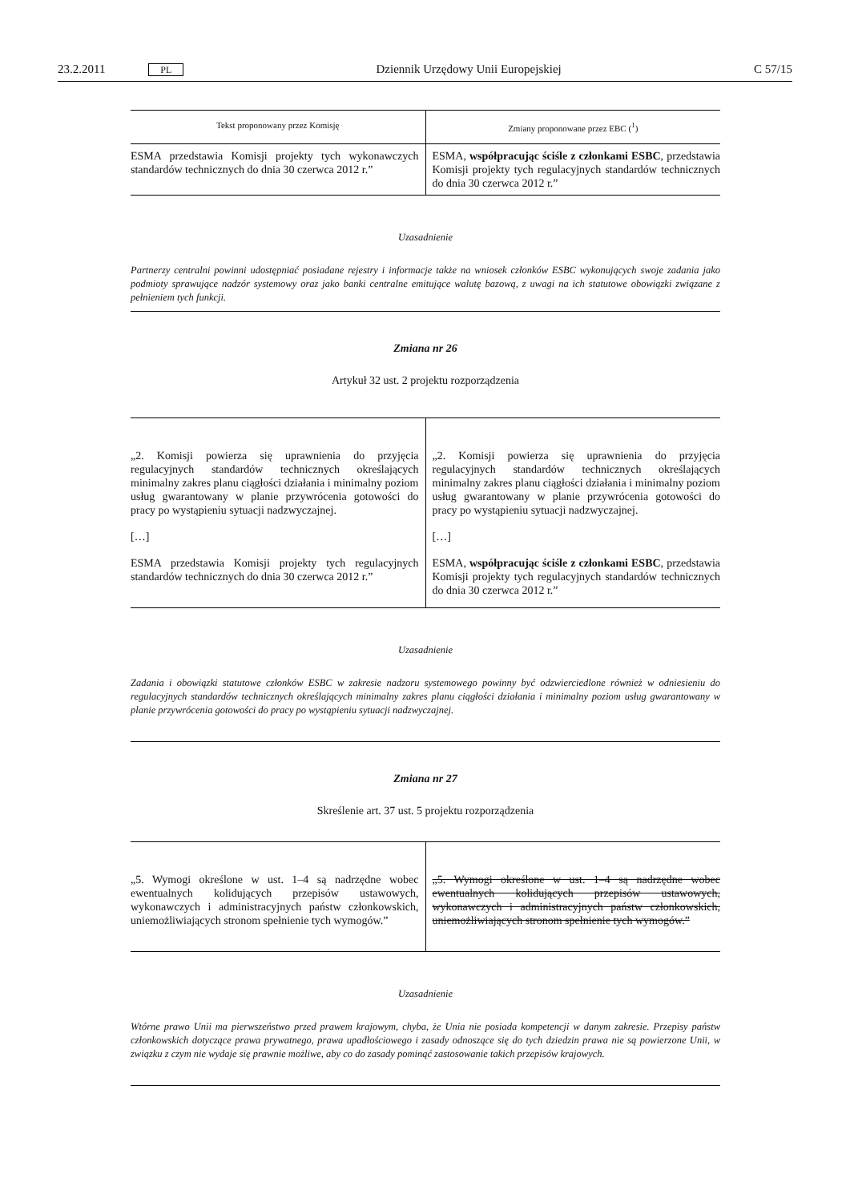23.2.2011 PL Dziennik Urzędowy Unii Europejskiej C 57/15
| Tekst proponowany przez Komisję | Zmiany proponowane przez EBC (<sup>1</sup>) |
| --- | --- |
| ESMA przedstawia Komisji projekty tych wykonawczych standardów technicznych do dnia 30 czerwca 2012 r.” | ESMA, współpracując ściśle z członkami ESBC , przedstawia Komisji projekty tych regulacyjnych standardów technicznych do dnia 30 czerwca 2012 r.” |
Uzasadnienie
Partnerzy centralni powinni udostępniać posiadane rejestry i informacje także na wniosek członków ESBC wykonujących swoje zadania jako podmioty sprawujące nadzór systemowy oraz jako banki centralne emitujące walutę bazową, z uwagi na ich statutowe obowiązki związane z pełnieniem tych funkcji.
Zmiana nr 26
Artykuł 32 ust. 2 projektu rozporządzenia
| „2. Komisji powierza się uprawnienia do przyjęcia regulacyjnych standardów technicznych określających minimalny zakres planu ciągłości działania i minimalny poziom usług gwarantowany w planie przywrócenia gotowości do pracy po wystąpieniu sytuacji nadzwyczajnej. […] ESMA przedstawia Komisji projekty tych regulacyjnych standardów technicznych do dnia 30 czerwca 2012 r.” | „2. Komisji powierza się uprawnienia do przyjęcia regulacyjnych standardów technicznych określających minimalny zakres planu ciągłości działania i minimalny poziom usług gwarantowany w planie przywrócenia gotowości do pracy po wystąpieniu sytuacji nadzwyczajnej. […] ESMA, współpracując ściśle z członkami ESBC , przedstawia Komisji projekty tych regulacyjnych standardów technicznych do dnia 30 czerwca 2012 r.” |
Uzasadnienie
Zadania i obowiązki statutowe członków ESBC w zakresie nadzoru systemowego powinny być odzwierciedlone również w odniesieniu do regulacyjnych standardów technicznych określających minimalny zakres planu ciągłości działania i minimalny poziom usług gwarantowany w planie przywrócenia gotowości do pracy po wystąpieniu sytuacji nadzwyczajnej.
Zmiana nr 27
Skreślenie art. 37 ust. 5 projektu rozporządzenia
| „5. Wymogi określone w ust. 1–4 są nadrzędne wobec ewentualnych kolidujących przepisów ustawowych, wykonawczych i administracyjnych państw członkowskich, uniemożliwiających stronom spełnienie tych wymogów.” | „5. Wymogi określone w ust. 1–4 są nadrzędne wobec ewentualnych kolidujących przepisów ustawowych, wykonawczych i administracyjnych państw członkowskich, uniemożliwiających stronom spełnienie tych wymogów.” |
Uzasadnienie
Wtórne prawo Unii ma pierwszeństwo przed prawem krajowym, chyba, że Unia nie posiada kompetencji w danym zakresie. Przepisy państw członkowskich dotyczące prawa prywatnego, prawa upadłościowego i zasady odnoszące się do tych dziedzin prawa nie są powierzone Unii, w związku z czym nie wydaje się prawnie możliwe, aby co do zasady pominąć zastosowanie takich przepisów krajowych.